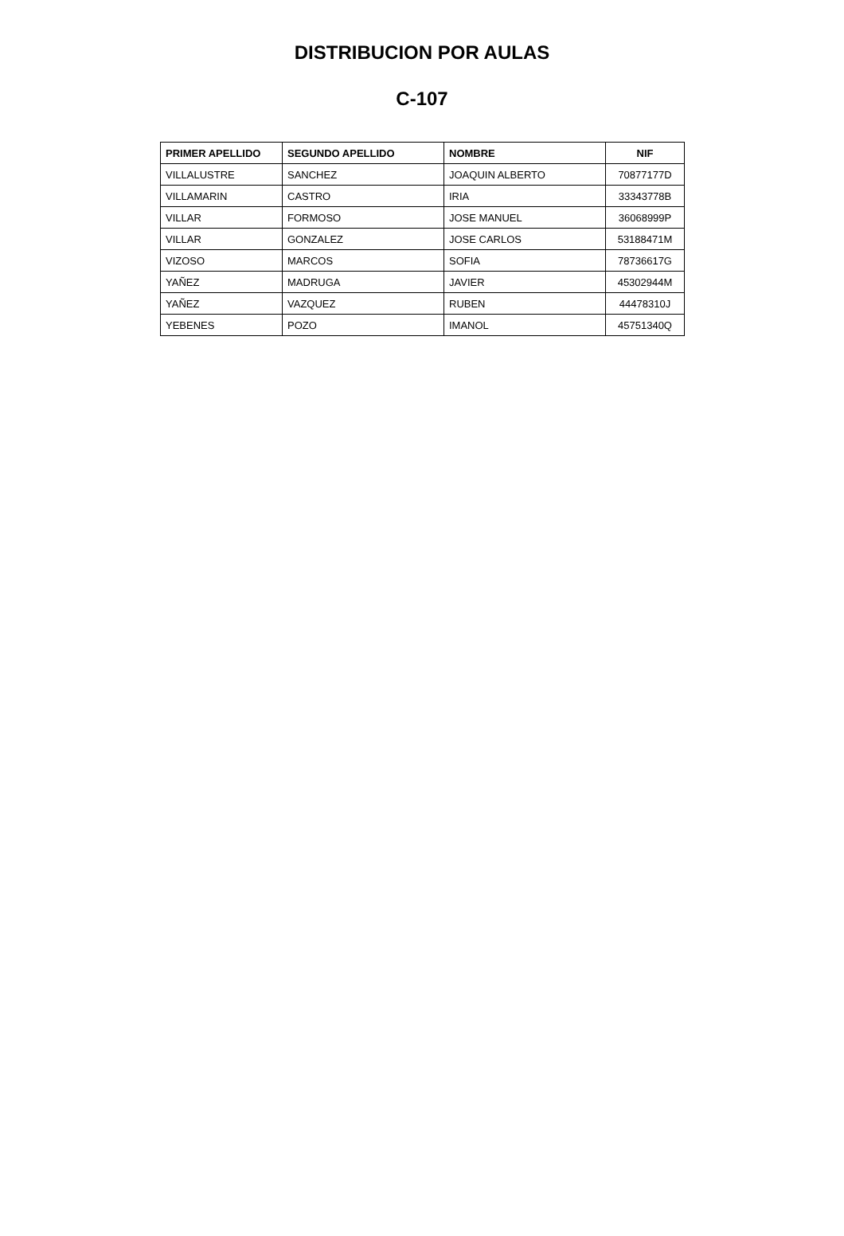DISTRIBUCION POR AULAS
C-107
| PRIMER APELLIDO | SEGUNDO APELLIDO | NOMBRE | NIF |
| --- | --- | --- | --- |
| VILLALUSTRE | SANCHEZ | JOAQUIN ALBERTO | 70877177D |
| VILLAMARIN | CASTRO | IRIA | 33343778B |
| VILLAR | FORMOSO | JOSE MANUEL | 36068999P |
| VILLAR | GONZALEZ | JOSE CARLOS | 53188471M |
| VIZOSO | MARCOS | SOFIA | 78736617G |
| YAÑEZ | MADRUGA | JAVIER | 45302944M |
| YAÑEZ | VAZQUEZ | RUBEN | 44478310J |
| YEBENES | POZO | IMANOL | 45751340Q |